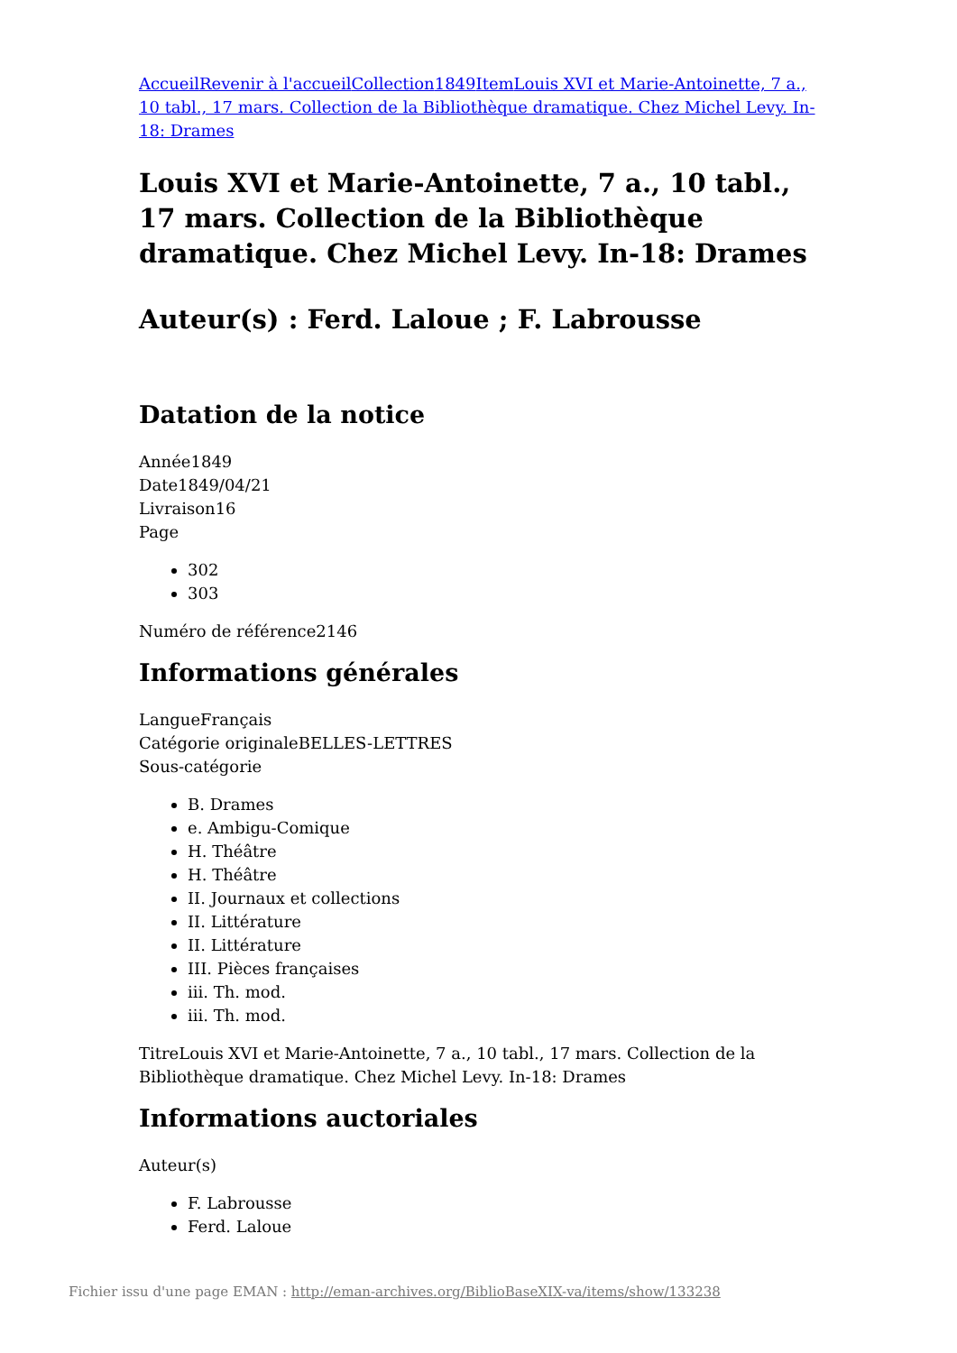Accueil Revenir à l'accueil Collection 1849 Item Louis XVI et Marie-Antoinette, 7 a., 10 tabl., 17 mars. Collection de la Bibliothèque dramatique. Chez Michel Levy. In-18: Drames
Louis XVI et Marie-Antoinette, 7 a., 10 tabl., 17 mars. Collection de la Bibliothèque dramatique. Chez Michel Levy. In-18: Drames
Auteur(s) : Ferd. Laloue ; F. Labrousse
Datation de la notice
Année1849
Date1849/04/21
Livraison16
Page
302
303
Numéro de référence2146
Informations générales
LangueFrançais
Catégorie originaleBELLES-LETTRES
Sous-catégorie
B. Drames
e. Ambigu-Comique
H. Théâtre
H. Théâtre
II. Journaux et collections
II. Littérature
II. Littérature
III. Pièces françaises
iii. Th. mod.
iii. Th. mod.
TitreLouis XVI et Marie-Antoinette, 7 a., 10 tabl., 17 mars. Collection de la Bibliothèque dramatique. Chez Michel Levy. In-18: Drames
Informations auctoriales
Auteur(s)
F. Labrousse
Ferd. Laloue
Fichier issu d'une page EMAN : http://eman-archives.org/BiblioBaseXIX-va/items/show/133238